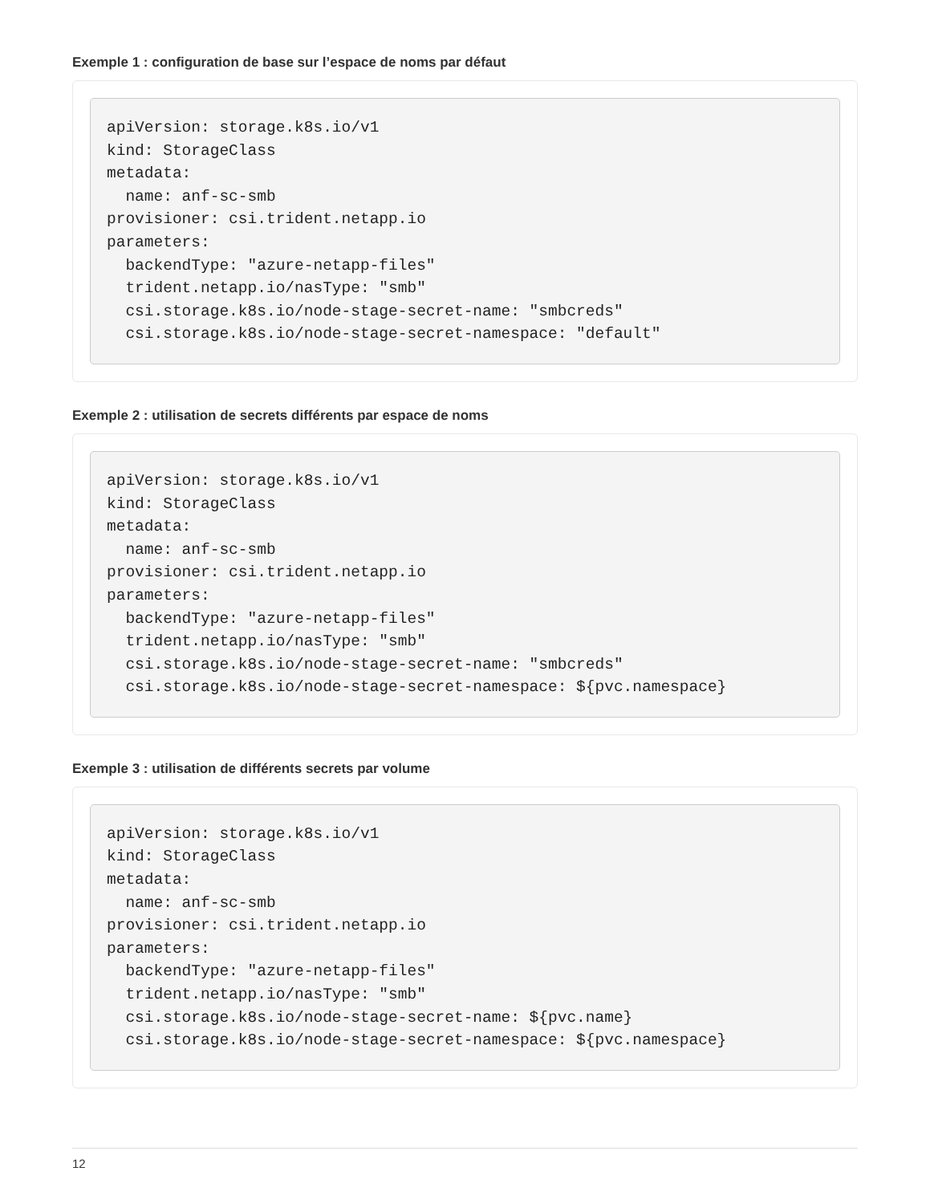Exemple 1 : configuration de base sur l’espace de noms par défaut
apiVersion: storage.k8s.io/v1
kind: StorageClass
metadata:
  name: anf-sc-smb
provisioner: csi.trident.netapp.io
parameters:
  backendType: "azure-netapp-files"
  trident.netapp.io/nasType: "smb"
  csi.storage.k8s.io/node-stage-secret-name: "smbcreds"
  csi.storage.k8s.io/node-stage-secret-namespace: "default"
Exemple 2 : utilisation de secrets différents par espace de noms
apiVersion: storage.k8s.io/v1
kind: StorageClass
metadata:
  name: anf-sc-smb
provisioner: csi.trident.netapp.io
parameters:
  backendType: "azure-netapp-files"
  trident.netapp.io/nasType: "smb"
  csi.storage.k8s.io/node-stage-secret-name: "smbcreds"
  csi.storage.k8s.io/node-stage-secret-namespace: ${pvc.namespace}
Exemple 3 : utilisation de différents secrets par volume
apiVersion: storage.k8s.io/v1
kind: StorageClass
metadata:
  name: anf-sc-smb
provisioner: csi.trident.netapp.io
parameters:
  backendType: "azure-netapp-files"
  trident.netapp.io/nasType: "smb"
  csi.storage.k8s.io/node-stage-secret-name: ${pvc.name}
  csi.storage.k8s.io/node-stage-secret-namespace: ${pvc.namespace}
12